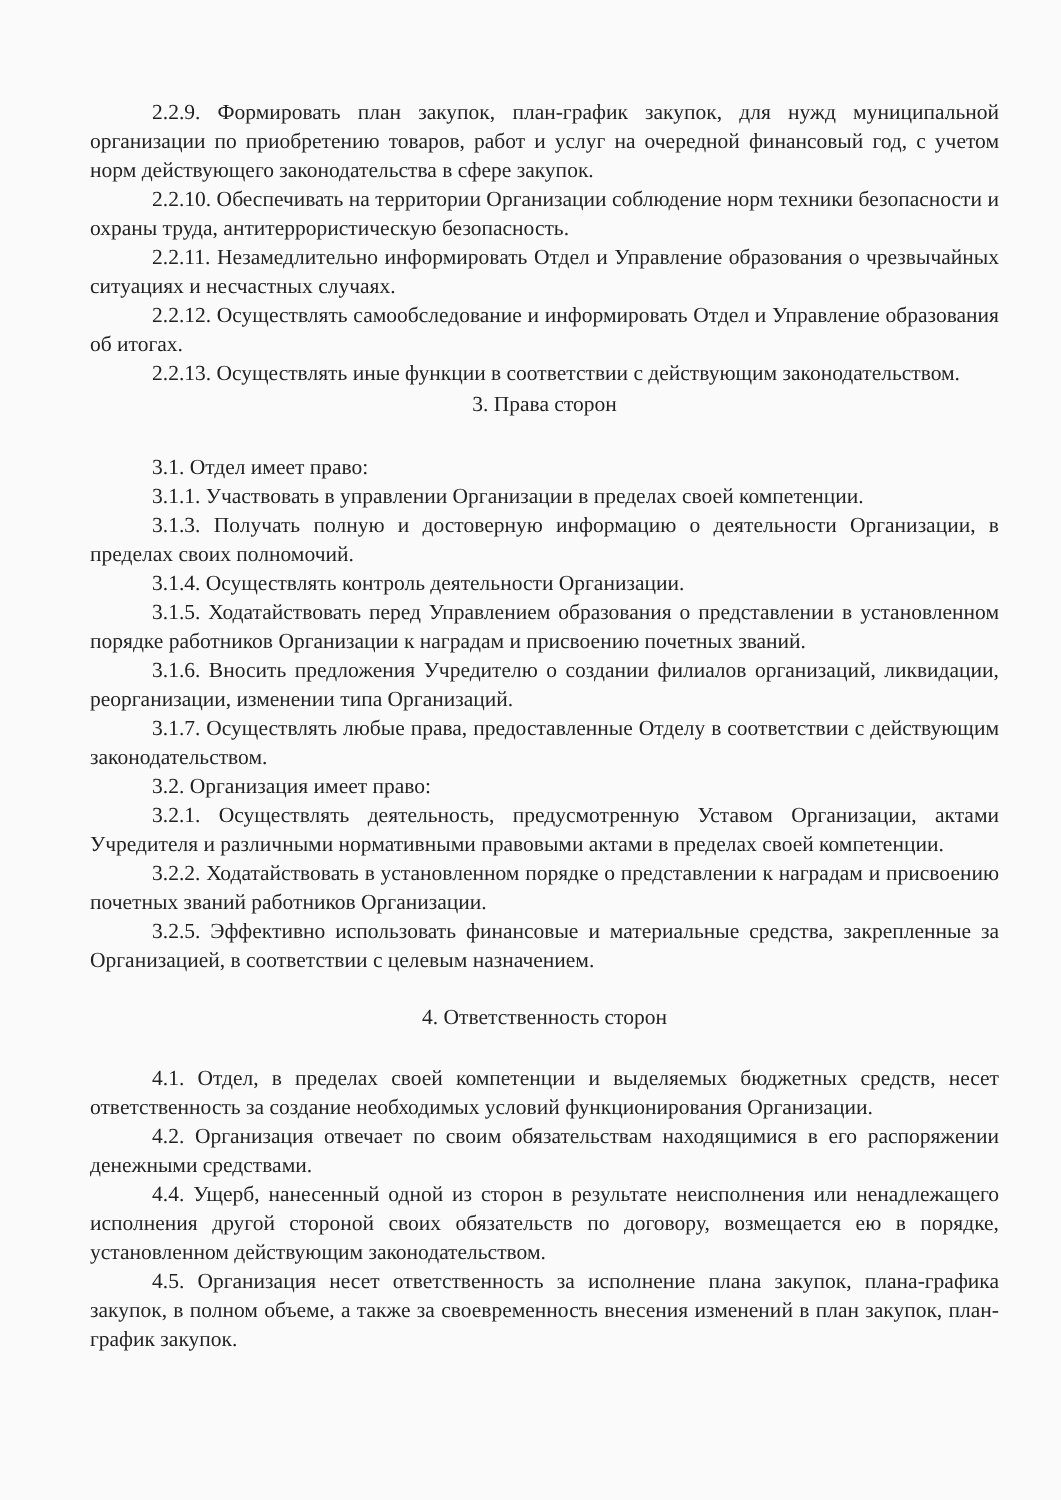2.2.9. Формировать план закупок, план-график закупок, для нужд муниципальной организации по приобретению товаров, работ и услуг на очередной финансовый год, с учетом норм действующего законодательства в сфере закупок.
2.2.10. Обеспечивать на территории Организации соблюдение норм техники безопасности и охраны труда, антитеррористическую безопасность.
2.2.11. Незамедлительно информировать Отдел и Управление образования о чрезвычайных ситуациях и несчастных случаях.
2.2.12. Осуществлять самообследование и информировать Отдел и Управление образования об итогах.
2.2.13. Осуществлять иные функции в соответствии с действующим законодательством.
3. Права сторон
3.1. Отдел имеет право:
3.1.1. Участвовать в управлении Организации в пределах своей компетенции.
3.1.3. Получать полную и достоверную информацию о деятельности Организации, в пределах своих полномочий.
3.1.4. Осуществлять контроль деятельности Организации.
3.1.5. Ходатайствовать перед Управлением образования о представлении в установленном порядке работников Организации к наградам и присвоению почетных званий.
3.1.6. Вносить предложения Учредителю о создании филиалов организаций, ликвидации, реорганизации, изменении типа Организаций.
3.1.7. Осуществлять любые права, предоставленные Отделу в соответствии с действующим законодательством.
3.2. Организация имеет право:
3.2.1. Осуществлять деятельность, предусмотренную Уставом Организации, актами Учредителя и различными нормативными правовыми актами в пределах своей компетенции.
3.2.2. Ходатайствовать в установленном порядке о представлении к наградам и присвоению почетных званий работников Организации.
3.2.5. Эффективно использовать финансовые и материальные средства, закрепленные за Организацией, в соответствии с целевым назначением.
4. Ответственность сторон
4.1. Отдел, в пределах своей компетенции и выделяемых бюджетных средств, несет ответственность за создание необходимых условий функционирования Организации.
4.2. Организация отвечает по своим обязательствам находящимися в его распоряжении денежными средствами.
4.4. Ущерб, нанесенный одной из сторон в результате неисполнения или ненадлежащего исполнения другой стороной своих обязательств по договору, возмещается ею в порядке, установленном действующим законодательством.
4.5. Организация несет ответственность за исполнение плана закупок, плана-графика закупок, в полном объеме, а также за своевременность внесения изменений в план закупок, план-график закупок.